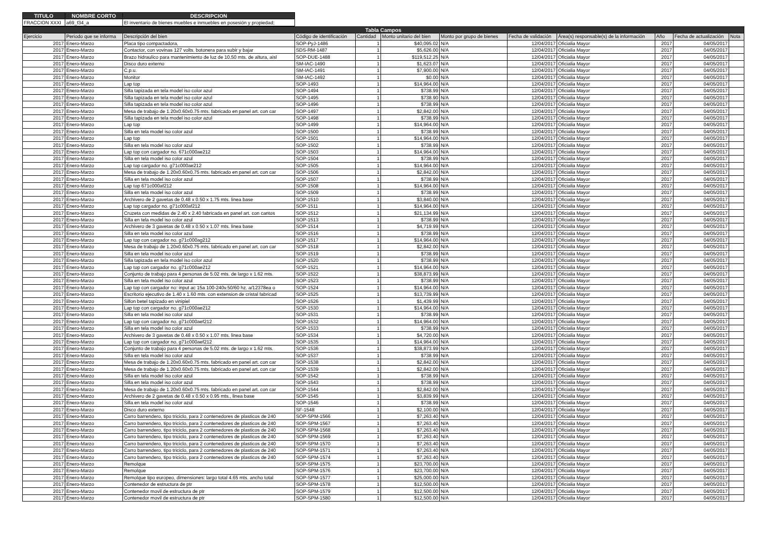| TITULO | NOMBRE CORTO | DESCRIPCION |
| --- | --- | --- |
| FRACCION XXXI | a69_f34_a | El inventario de bienes muebles e inmuebles en posesión y propiedad; |
| Tabla Campos | | | | | | | | | | | |
| --- | --- | --- | --- | --- | --- | --- | --- | --- | --- | --- | --- |
| Ejercicio | Periodo que se informa | Descripción del bien | Código de identificación | Cantidad | Monto unitario del bien | Monto por grupo de bienes | Fecha de validación | Área(s) responsable(s) de la información | Año | Fecha de actualización | Nota |
| 2017 | Enero-Marzo | Placa tipo compactadora, | SOP-PyJ-1486 | 1 | $40,095.02 | N/A | 12/04/2017 | Oficialia Mayor | 2017 | 04/05/2017 | |
| 2017 | Enero-Marzo | Contactor, con vovinas 127 volts. botonera para subir y bajar | SDS-RM-1487 | 1 | $5,626.00 | N/A | 12/04/2017 | Oficialia Mayor | 2017 | 04/05/2017 | |
| 2017 | Enero-Marzo | Brazo hidraulico para mantenimiento de luz de 10.50 mts. de altura, aisl | SOP-DUE-1488 | 1 | $119,512.25 | N/A | 12/04/2017 | Oficialia Mayor | 2017 | 04/05/2017 | |
| 2017 | Enero-Marzo | Disco duro externo | SM-IAC-1490 | 1 | $1,623.07 | N/A | 12/04/2017 | Oficialia Mayor | 2017 | 04/05/2017 | |
| 2017 | Enero-Marzo | C.p.u. | SM-IAC-1491 | 1 | $7,900.00 | N/A | 12/04/2017 | Oficialia Mayor | 2017 | 04/05/2017 | |
| 2017 | Enero-Marzo | Monitor | SM-IAC-1492 | 1 | $0.00 | N/A | 12/04/2017 | Oficialia Mayor | 2017 | 04/05/2017 | |
| 2017 | Enero-Marzo | Lap top | SOP-1493 | 1 | $14,964.00 | N/A | 12/04/2017 | Oficialia Mayor | 2017 | 04/05/2017 | |
| 2017 | Enero-Marzo | Silla tapizada en tela model iso color azul | SOP-1494 | 1 | $738.99 | N/A | 12/04/2017 | Oficialia Mayor | 2017 | 04/05/2017 | |
| 2017 | Enero-Marzo | Silla tapizada en tela model iso color azul | SOP-1495 | 1 | $738.90 | N/A | 12/04/2017 | Oficialia Mayor | 2017 | 04/05/2017 | |
| 2017 | Enero-Marzo | Silla tapizada en tela model iso color azul | SOP-1496 | 1 | $738.99 | N/A | 12/04/2017 | Oficialia Mayor | 2017 | 04/05/2017 | |
| 2017 | Enero-Marzo | Mesa de trabajo de 1.20x0.60x0.75 mts. fabricado en panel art. con car | SOP-1497 | 1 | $2,842.00 | N/A | 12/04/2017 | Oficialia Mayor | 2017 | 04/05/2017 | |
| 2017 | Enero-Marzo | Silla tapizada en tela model iso color azul | SOP-1498 | 1 | $738.99 | N/A | 12/04/2017 | Oficialia Mayor | 2017 | 04/05/2017 | |
| 2017 | Enero-Marzo | Lap top | SOP-1499 | 1 | $14,964.00 | N/A | 12/04/2017 | Oficialia Mayor | 2017 | 04/05/2017 | |
| 2017 | Enero-Marzo | Silla en tela model iso color azul | SOP-1500 | 1 | $738.99 | N/A | 12/04/2017 | Oficialia Mayor | 2017 | 04/05/2017 | |
| 2017 | Enero-Marzo | Lap top | SOP-1501 | 1 | $14,964.00 | N/A | 12/04/2017 | Oficialia Mayor | 2017 | 04/05/2017 | |
| 2017 | Enero-Marzo | Silla en tela model iso color azul | SOP-1502 | 1 | $738.99 | N/A | 12/04/2017 | Oficialia Mayor | 2017 | 04/05/2017 | |
| 2017 | Enero-Marzo | Lap top con cargador no. 671c000ae212 | SOP-1503 | 1 | $14,964.00 | N/A | 12/04/2017 | Oficialia Mayor | 2017 | 04/05/2017 | |
| 2017 | Enero-Marzo | Silla en tela model iso color azul | SOP-1504 | 1 | $738.99 | N/A | 12/04/2017 | Oficialia Mayor | 2017 | 04/05/2017 | |
| 2017 | Enero-Marzo | Lap top cargador no. g71c000ae212 | SOP-1505 | 1 | $14,964.00 | N/A | 12/04/2017 | Oficialia Mayor | 2017 | 04/05/2017 | |
| 2017 | Enero-Marzo | Mesa de trabajo de 1.20x0.60x0.75 mts. fabricado en panel art. con car | SOP-1506 | 1 | $2,842.00 | N/A | 12/04/2017 | Oficialia Mayor | 2017 | 04/05/2017 | |
| 2017 | Enero-Marzo | Silla en tela model iso color azul | SOP-1507 | 1 | $738.99 | N/A | 12/04/2017 | Oficialia Mayor | 2017 | 04/05/2017 | |
| 2017 | Enero-Marzo | Lap top 671c000af212 | SOP-1508 | 1 | $14,964.00 | N/A | 12/04/2017 | Oficialia Mayor | 2017 | 04/05/2017 | |
| 2017 | Enero-Marzo | Silla en tela model iso color azul | SOP-1509 | 1 | $738.99 | N/A | 12/04/2017 | Oficialia Mayor | 2017 | 04/05/2017 | |
| 2017 | Enero-Marzo | Archivero de 2 gavetas de 0.48 x 0.50 x 1.75 mts. linea base | SOP-1510 | 1 | $3,840.00 | N/A | 12/04/2017 | Oficialia Mayor | 2017 | 04/05/2017 | |
| 2017 | Enero-Marzo | Lap top cargador no. g71c000af212 | SOP-1511 | 1 | $14,964.00 | N/A | 12/04/2017 | Oficialia Mayor | 2017 | 04/05/2017 | |
| 2017 | Enero-Marzo | Cruzeta con medidas de 2.40 x 2.40 fabricada en panel art. con cantos | SOP-1512 | 1 | $21,134.99 | N/A | 12/04/2017 | Oficialia Mayor | 2017 | 04/05/2017 | |
| 2017 | Enero-Marzo | Silla en tela model iso color azul | SOP-1513 | 1 | $738.99 | N/A | 12/04/2017 | Oficialia Mayor | 2017 | 04/05/2017 | |
| 2017 | Enero-Marzo | Archivero de 3 gavetas de 0.48 x 0.50 x 1.07 mts. linea base | SOP-1514 | 1 | $4,719.99 | N/A | 12/04/2017 | Oficialia Mayor | 2017 | 04/05/2017 | |
| 2017 | Enero-Marzo | Silla en tela model iso color azul | SOP-1516 | 1 | $738.99 | N/A | 12/04/2017 | Oficialia Mayor | 2017 | 04/05/2017 | |
| 2017 | Enero-Marzo | Lap top con cargador no. g71c000ag212 | SOP-1517 | 1 | $14,964.00 | N/A | 12/04/2017 | Oficialia Mayor | 2017 | 04/05/2017 | |
| 2017 | Enero-Marzo | Mesa de trabajo de 1.20x0.60x0.75 mts. fabricado en panel art. con car | SOP-1518 | 1 | $2,842.00 | N/A | 12/04/2017 | Oficialia Mayor | 2017 | 04/05/2017 | |
| 2017 | Enero-Marzo | Silla en tela model iso color azul | SOP-1519 | 1 | $738.99 | N/A | 12/04/2017 | Oficialia Mayor | 2017 | 04/05/2017 | |
| 2017 | Enero-Marzo | Silla tapizada en tela model iso color azul | SOP-1520 | 1 | $738.99 | N/A | 12/04/2017 | Oficialia Mayor | 2017 | 04/05/2017 | |
| 2017 | Enero-Marzo | Lap top con cargador no. g71c000ae212 | SOP-1521 | 1 | $14,964.00 | N/A | 12/04/2017 | Oficialia Mayor | 2017 | 04/05/2017 | |
| 2017 | Enero-Marzo | Conjunto de trabajo para 4 personas de 5.02 mts. de largo x 1.62 mts. | SOP-1522 | 1 | $38,873.99 | N/A | 12/04/2017 | Oficialia Mayor | 2017 | 04/05/2017 | |
| 2017 | Enero-Marzo | Silla en tela model iso color azul | SOP-1523 | 1 | $738.99 | N/A | 12/04/2017 | Oficialia Mayor | 2017 | 04/05/2017 | |
| 2017 | Enero-Marzo | Lap top con cargador no: input ac 15a 100-240v.50/60 hz. a/12378ea o | SOP-1524 | 1 | $14,964.00 | N/A | 12/04/2017 | Oficialia Mayor | 2017 | 04/05/2017 | |
| 2017 | Enero-Marzo | Escritorio ejecutivo de 1.40 x 1.60 mts. con extension de cristal fabricad | SOP-1525 | 1 | $13,739.99 | N/A | 12/04/2017 | Oficialia Mayor | 2017 | 04/05/2017 | |
| 2017 | Enero-Marzo | Sillon betel tapizado en vinipiel | SOP-1526 | 1 | $1,439.99 | N/A | 12/04/2017 | Oficialia Mayor | 2017 | 04/05/2017 | |
| 2017 | Enero-Marzo | Lap top con cargador no. g71c000ae212 | SOP-1530 | 1 | $14,964.00 | N/A | 12/04/2017 | Oficialia Mayor | 2017 | 04/05/2017 | |
| 2017 | Enero-Marzo | Silla en tela model iso color azul | SOP-1531 | 1 | $738.99 | N/A | 12/04/2017 | Oficialia Mayor | 2017 | 04/05/2017 | |
| 2017 | Enero-Marzo | Lap top con cargador no. g71c000aef212 | SOP-1532 | 1 | $14,964.00 | N/A | 12/04/2017 | Oficialia Mayor | 2017 | 04/05/2017 | |
| 2017 | Enero-Marzo | Silla en tela model iso color azul | SOP-1533 | 1 | $738.99 | N/A | 12/04/2017 | Oficialia Mayor | 2017 | 04/05/2017 | |
| 2017 | Enero-Marzo | Archivero de 3 gavetas de 0.48 x 0.50 x 1.07 mts. linea base | SOP-1534 | 1 | $4,720.00 | N/A | 12/04/2017 | Oficialia Mayor | 2017 | 04/05/2017 | |
| 2017 | Enero-Marzo | Lap top con cargador no. g71c000aef212 | SOP-1535 | 1 | $14,964.00 | N/A | 12/04/2017 | Oficialia Mayor | 2017 | 04/05/2017 | |
| 2017 | Enero-Marzo | Conjunto de trabajo para 4 personas de 5.02 mts. de largo x 1.62 mts. | SOP-1536 | 1 | $38,873.99 | N/A | 12/04/2017 | Oficialia Mayor | 2017 | 04/05/2017 | |
| 2017 | Enero-Marzo | Silla en tela model iso color azul | SOP-1537 | 1 | $738.99 | N/A | 12/04/2017 | Oficialia Mayor | 2017 | 04/05/2017 | |
| 2017 | Enero-Marzo | Mesa de trabajo de 1.20x0.60x0.75 mts. fabricado en panel art. con car | SOP-1538 | 1 | $2,842.00 | N/A | 12/04/2017 | Oficialia Mayor | 2017 | 04/05/2017 | |
| 2017 | Enero-Marzo | Mesa de trabajo de 1.20x0.60x0.75 mts. fabricado en panel art. con car | SOP-1539 | 1 | $2,842.00 | N/A | 12/04/2017 | Oficialia Mayor | 2017 | 04/05/2017 | |
| 2017 | Enero-Marzo | Silla en tela model iso color azul | SOP-1542 | 1 | $738.99 | N/A | 12/04/2017 | Oficialia Mayor | 2017 | 04/05/2017 | |
| 2017 | Enero-Marzo | Silla en tela model iso color azul | SOP-1543 | 1 | $738.99 | N/A | 12/04/2017 | Oficialia Mayor | 2017 | 04/05/2017 | |
| 2017 | Enero-Marzo | Mesa de trabajo de 1.20x0.60x0.75 mts. fabricado en panel art. con car | SOP-1544 | 1 | $2,842.00 | N/A | 12/04/2017 | Oficialia Mayor | 2017 | 04/05/2017 | |
| 2017 | Enero-Marzo | Archivero de 2 gavetas de 0.48 x 0.50 x 0.95 mts., linea base | SOP-1545 | 1 | $3,839.99 | N/A | 12/04/2017 | Oficialia Mayor | 2017 | 04/05/2017 | |
| 2017 | Enero-Marzo | Silla en tela model iso color azul | SOP-1546 | 1 | $738.99 | N/A | 12/04/2017 | Oficialia Mayor | 2017 | 04/05/2017 | |
| 2017 | Enero-Marzo | Disco duro externo | SF-1548 | 1 | $2,100.00 | N/A | 12/04/2017 | Oficialia Mayor | 2017 | 04/05/2017 | |
| 2017 | Enero-Marzo | Carro barrendero, tipo triciclo, para 2 contenedores de plasticos de 240 | SOP-SPM-1566 | 1 | $7,263.40 | N/A | 12/04/2017 | Oficialia Mayor | 2017 | 04/05/2017 | |
| 2017 | Enero-Marzo | Carro barrendero, tipo triciclo, para 2 contenedores de plasticos de 240 | SOP-SPM-1567 | 1 | $7,263.40 | N/A | 12/04/2017 | Oficialia Mayor | 2017 | 04/05/2017 | |
| 2017 | Enero-Marzo | Carro barrendero, tipo triciclo, para 2 contenedores de plasticos de 240 | SOP-SPM-1568 | 1 | $7,263.40 | N/A | 12/04/2017 | Oficialia Mayor | 2017 | 04/05/2017 | |
| 2017 | Enero-Marzo | Carro barrendero, tipo triciclo, para 2 contenedores de plasticos de 240 | SOP-SPM-1569 | 1 | $7,263.40 | N/A | 12/04/2017 | Oficialia Mayor | 2017 | 04/05/2017 | |
| 2017 | Enero-Marzo | Carro barrendero, tipo triciclo, para 2 contenedores de plasticos de 240 | SOP-SPM-1570 | 1 | $7,263.40 | N/A | 12/04/2017 | Oficialia Mayor | 2017 | 04/05/2017 | |
| 2017 | Enero-Marzo | Carro barrendero, tipo triciclo, para 2 contenedores de plasticos de 240 | SOP-SPM-1571 | 1 | $7,263.40 | N/A | 12/04/2017 | Oficialia Mayor | 2017 | 04/05/2017 | |
| 2017 | Enero-Marzo | Carro barrendero, tipo triciclo, para 2 contenedores de plasticos de 240 | SOP-SPM-1574 | 1 | $7,263.40 | N/A | 12/04/2017 | Oficialia Mayor | 2017 | 04/05/2017 | |
| 2017 | Enero-Marzo | Remolque | SOP-SPM-1575 | 1 | $23,700.00 | N/A | 12/04/2017 | Oficialia Mayor | 2017 | 04/05/2017 | |
| 2017 | Enero-Marzo | Remolque | SOP-SPM-1576 | 1 | $23,700.00 | N/A | 12/04/2017 | Oficialia Mayor | 2017 | 04/05/2017 | |
| 2017 | Enero-Marzo | Remolque tipo europeo, dimensiones: largo total 4.65 mts. ancho total | SOP-SPM-1577 | 1 | $25,000.00 | N/A | 12/04/2017 | Oficialia Mayor | 2017 | 04/05/2017 | |
| 2017 | Enero-Marzo | Contenedor de estructura de ptr | SOP-SPM-1578 | 1 | $12,500.00 | N/A | 12/04/2017 | Oficialia Mayor | 2017 | 04/05/2017 | |
| 2017 | Enero-Marzo | Contenedor movil de estructura de ptr | SOP-SPM-1579 | 1 | $12,500.00 | N/A | 12/04/2017 | Oficialia Mayor | 2017 | 04/05/2017 | |
| 2017 | Enero-Marzo | Contenedor movil de estructura de ptr | SOP-SPM-1580 | 1 | $12,500.00 | N/A | 12/04/2017 | Oficialia Mayor | 2017 | 04/05/2017 | |